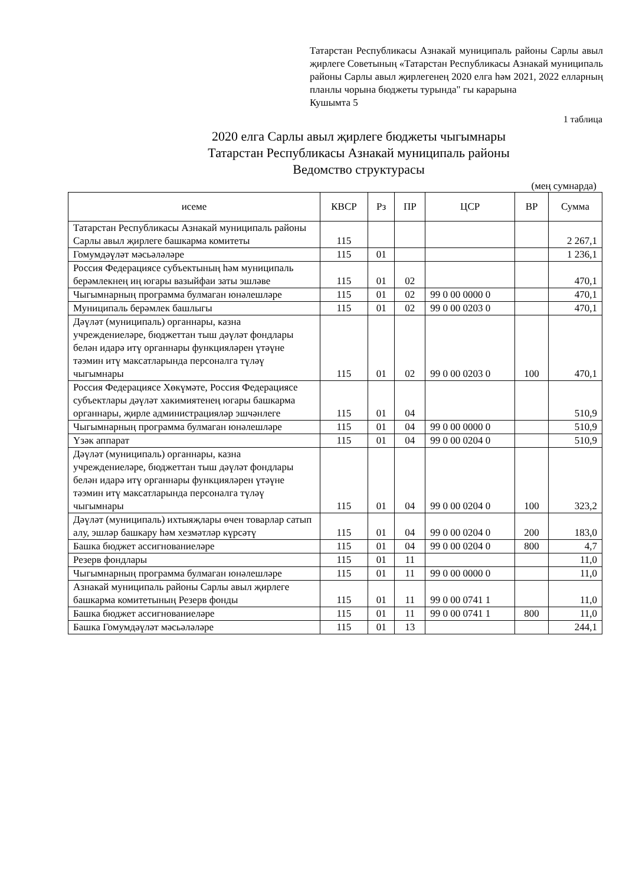Татарстан Республикасы Азнакай муниципаль районы Сарлы авыл җирлеге Советының «Татарстан Республикасы Азнакай муниципаль районы Сарлы авыл җирлегенең 2020 елга һәм 2021, 2022 елларның планлы чорына бюджеты турында" гы карарына
Кушымта 5
1 таблица
2020 елга Сарлы авыл җирлеге бюджеты чыгымнары
Татарстан Республикасы Азнакай муниципаль районы
Ведомство структурасы
(мең сумнарда)
| исеме | КВСР | Рз | ПР | ЦСР | ВР | Сумма |
| --- | --- | --- | --- | --- | --- | --- |
| Татарстан Республикасы Азнакай муниципаль районы Сарлы авыл җирлеге башкарма комитеты | 115 | | | | | 2 267,1 |
| Гомумдәүләт мәсьәләләре | 115 | 01 | | | | 1 236,1 |
| Россия Федерациясе субъектының һәм муниципаль берәмлекнең иң югары вазыйфаи заты эшләве | 115 | 01 | 02 | | | 470,1 |
| Чыгымнарның программа булмаган юнәлешләре | 115 | 01 | 02 | 99 0 00 0000 0 | | 470,1 |
| Муниципаль берәмлек башлыгы | 115 | 01 | 02 | 99 0 00 0203 0 | | 470,1 |
| Дәүләт (муниципаль) органнары, казна учреждениеләре, бюджеттан тыш дәүләт фондлары белән идарә итү органнары функцияләрен үтәүне тәэмин итү максатларында персоналга түләү чыгымнары | 115 | 01 | 02 | 99 0 00 0203 0 | 100 | 470,1 |
| Россия Федерациясе Хөкүмәте, Россия Федерациясе субъектлары дәүләт хакимиятенең югары башкарма органнары, җирле администрацияләр эшчәнлеге | 115 | 01 | 04 | | | 510,9 |
| Чыгымнарның программа булмаган юнәлешләре | 115 | 01 | 04 | 99 0 00 0000 0 | | 510,9 |
| Үзәк аппарат | 115 | 01 | 04 | 99 0 00 0204 0 | | 510,9 |
| Дәүләт (муниципаль) органнары, казна учреждениеләре, бюджеттан тыш дәүләт фондлары белән идарә итү органнары функцияләрен үтәүне тәэмин итү максатларында персоналга түләү чыгымнары | 115 | 01 | 04 | 99 0 00 0204 0 | 100 | 323,2 |
| Дәүләт (муниципаль) ихтыяҗлары өчен товарлар сатып алу, эшләр башкару һәм хезмәтләр күрсәтү | 115 | 01 | 04 | 99 0 00 0204 0 | 200 | 183,0 |
| Башка бюджет ассигнованиеләре | 115 | 01 | 04 | 99 0 00 0204 0 | 800 | 4,7 |
| Резерв фондлары | 115 | 01 | 11 | | | 11,0 |
| Чыгымнарның программа булмаган юнәлешләре | 115 | 01 | 11 | 99 0 00 0000 0 | | 11,0 |
| Азнакай муниципаль районы Сарлы авыл җирлеге башкарма комитетының Резерв фонды | 115 | 01 | 11 | 99 0 00 0741 1 | | 11,0 |
| Башка бюджет ассигнованиеләре | 115 | 01 | 11 | 99 0 00 0741 1 | 800 | 11,0 |
| Башка Гомумдәүләт мәсьәләләре | 115 | 01 | 13 | | | 244,1 |